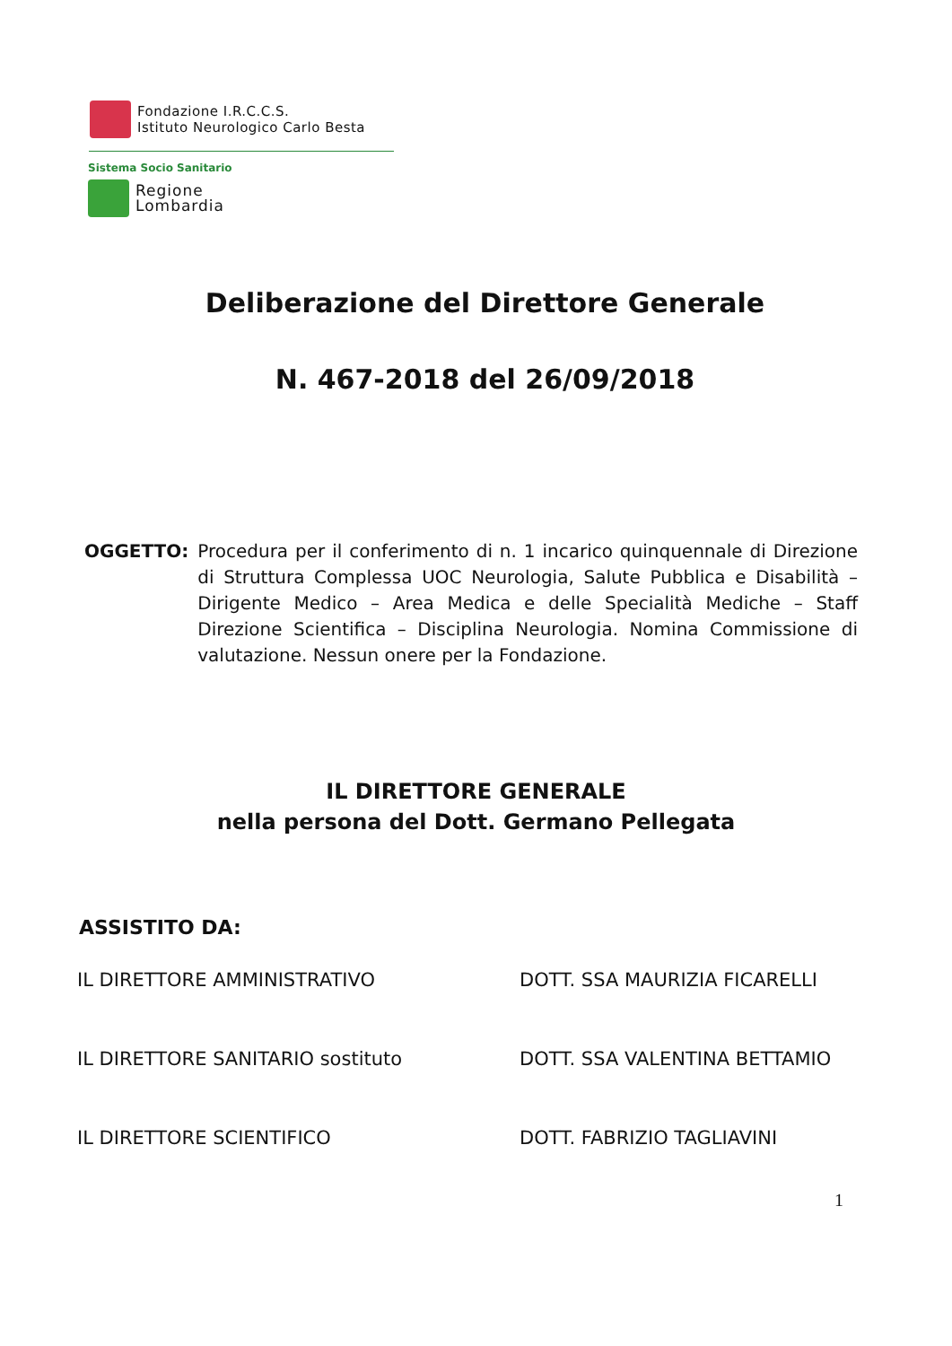Fondazione I.R.C.C.S.
Istituto Neurologico Carlo Besta
Sistema Socio Sanitario
Regione
Lombardia
Deliberazione del Direttore Generale
N. 467-2018 del 26/09/2018
OGGETTO: Procedura per il conferimento di n. 1 incarico quinquennale di Direzione di Struttura Complessa UOC Neurologia, Salute Pubblica e Disabilità – Dirigente Medico – Area Medica e delle Specialità Mediche – Staff Direzione Scientifica – Disciplina Neurologia. Nomina Commissione di valutazione. Nessun onere per la Fondazione.
IL DIRETTORE GENERALE
nella persona del Dott. Germano Pellegata
ASSISTITO DA:
IL DIRETTORE AMMINISTRATIVO DOTT. SSA MAURIZIA FICARELLI
IL DIRETTORE SANITARIO sostituto DOTT. SSA VALENTINA BETTAMIO
IL DIRETTORE SCIENTIFICO DOTT. FABRIZIO TAGLIAVINI
1